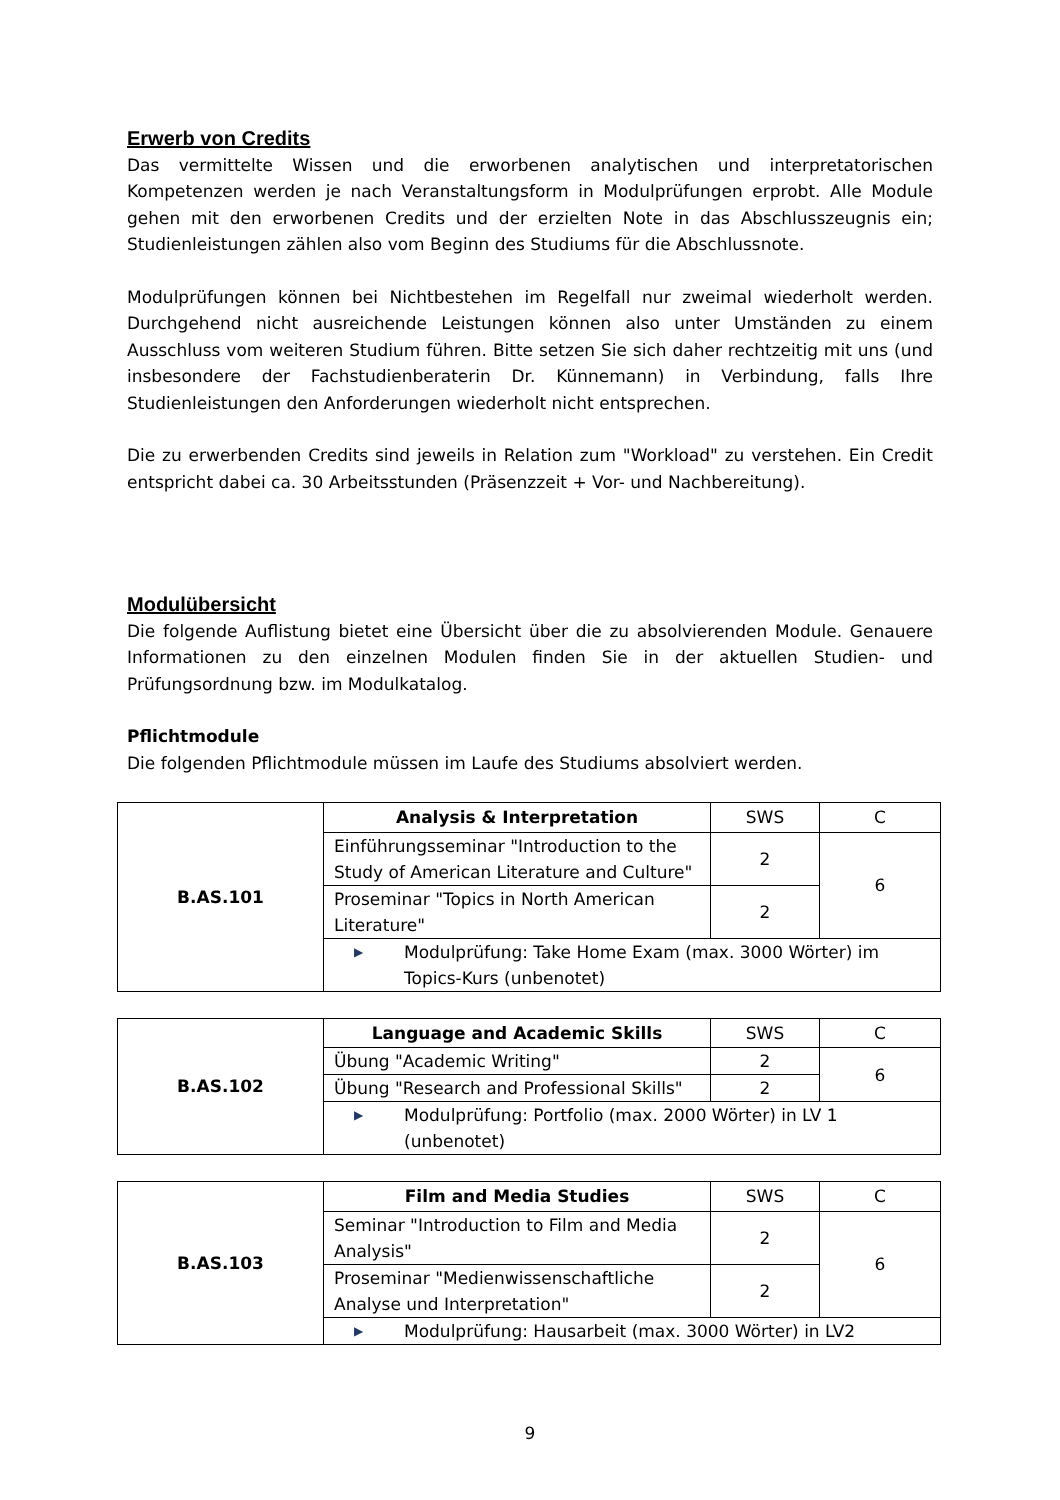Erwerb von Credits
Das vermittelte Wissen und die erworbenen analytischen und interpretatorischen Kompetenzen werden je nach Veranstaltungsform in Modulprüfungen erprobt. Alle Module gehen mit den erworbenen Credits und der erzielten Note in das Abschlusszeugnis ein; Studienleistungen zählen also vom Beginn des Studiums für die Abschlussnote.
Modulprüfungen können bei Nichtbestehen im Regelfall nur zweimal wiederholt werden. Durchgehend nicht ausreichende Leistungen können also unter Umständen zu einem Ausschluss vom weiteren Studium führen. Bitte setzen Sie sich daher rechtzeitig mit uns (und insbesondere der Fachstudienberaterin Dr. Künnemann) in Verbindung, falls Ihre Studienleistungen den Anforderungen wiederholt nicht entsprechen.
Die zu erwerbenden Credits sind jeweils in Relation zum "Workload" zu verstehen. Ein Credit entspricht dabei ca. 30 Arbeitsstunden (Präsenzzeit + Vor- und Nachbereitung).
Modulübersicht
Die folgende Auflistung bietet eine Übersicht über die zu absolvierenden Module. Genauere Informationen zu den einzelnen Modulen finden Sie in der aktuellen Studien- und Prüfungsordnung bzw. im Modulkatalog.
Pflichtmodule
Die folgenden Pflichtmodule müssen im Laufe des Studiums absolviert werden.
| B.AS.101 | Analysis & Interpretation | SWS | C |
| | Einführungsseminar "Introduction to the Study of American Literature and Culture" | 2 | 6 |
| | Proseminar "Topics in North American Literature" | 2 | |
| | ▶ Modulprüfung: Take Home Exam (max. 3000 Wörter) im Topics-Kurs (unbenotet) | | |
| B.AS.102 | Language and Academic Skills | SWS | C |
| | Übung "Academic Writing" | 2 | 6 |
| | Übung "Research and Professional Skills" | 2 | |
| | ▶ Modulprüfung: Portfolio (max. 2000 Wörter) in LV 1 (unbenotet) | | |
| B.AS.103 | Film and Media Studies | SWS | C |
| | Seminar "Introduction to Film and Media Analysis" | 2 | 6 |
| | Proseminar "Medienwissenschaftliche Analyse und Interpretation" | 2 | |
| | ▶ Modulprüfung: Hausarbeit (max. 3000 Wörter) in LV2 | | |
9